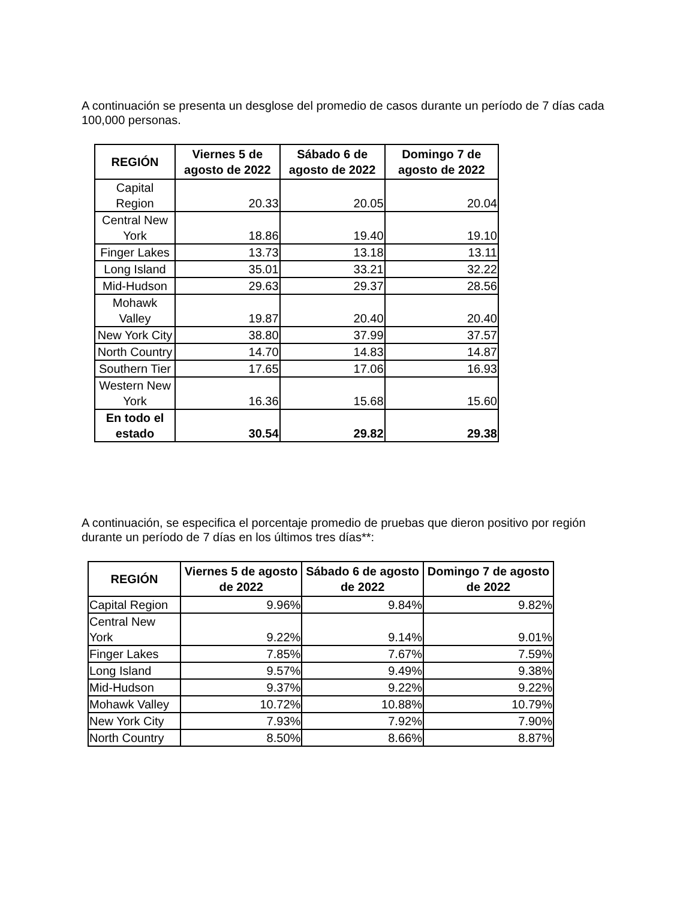A continuación se presenta un desglose del promedio de casos durante un período de 7 días cada 100,000 personas.
| REGIÓN | Viernes 5 de agosto de 2022 | Sábado 6 de agosto de 2022 | Domingo 7 de agosto de 2022 |
| --- | --- | --- | --- |
| Capital Region | 20.33 | 20.05 | 20.04 |
| Central New York | 18.86 | 19.40 | 19.10 |
| Finger Lakes | 13.73 | 13.18 | 13.11 |
| Long Island | 35.01 | 33.21 | 32.22 |
| Mid-Hudson | 29.63 | 29.37 | 28.56 |
| Mohawk Valley | 19.87 | 20.40 | 20.40 |
| New York City | 38.80 | 37.99 | 37.57 |
| North Country | 14.70 | 14.83 | 14.87 |
| Southern Tier | 17.65 | 17.06 | 16.93 |
| Western New York | 16.36 | 15.68 | 15.60 |
| En todo el estado | 30.54 | 29.82 | 29.38 |
A continuación, se especifica el porcentaje promedio de pruebas que dieron positivo por región durante un período de 7 días en los últimos tres días**:
| REGIÓN | Viernes 5 de agosto de 2022 | Sábado 6 de agosto de 2022 | Domingo 7 de agosto de 2022 |
| --- | --- | --- | --- |
| Capital Region | 9.96% | 9.84% | 9.82% |
| Central New York | 9.22% | 9.14% | 9.01% |
| Finger Lakes | 7.85% | 7.67% | 7.59% |
| Long Island | 9.57% | 9.49% | 9.38% |
| Mid-Hudson | 9.37% | 9.22% | 9.22% |
| Mohawk Valley | 10.72% | 10.88% | 10.79% |
| New York City | 7.93% | 7.92% | 7.90% |
| North Country | 8.50% | 8.66% | 8.87% |